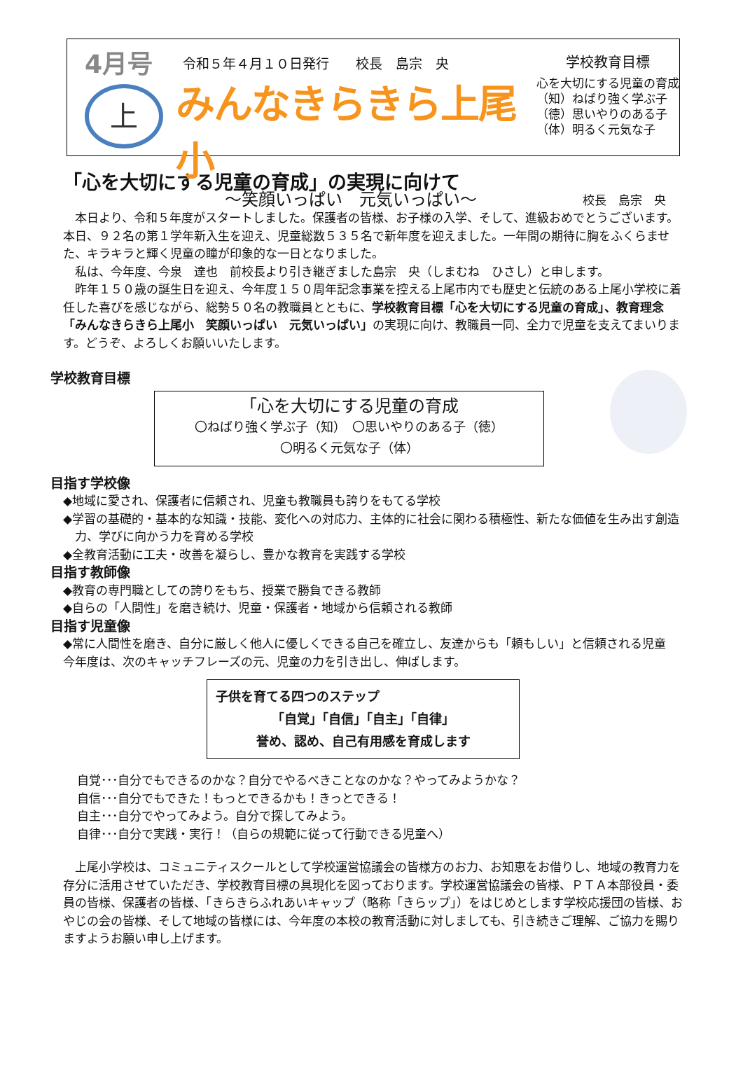4月号
上
令和５年４月１０日発行　　校長　島宗　央
みんなきらきら上尾小
～笑顔いっぱい　元気いっぱい～
学校教育目標
心を大切にする児童の育成
（知）ねばり強く学ぶ子
（徳）思いやりのある子
（体）明るく元気な子
「心を大切にする児童の育成」の実現に向けて
校長　島宗　央
本日より、令和５年度がスタートしました。保護者の皆様、お子様の入学、そして、進級おめでとうございます。本日、９２名の第１学年新入生を迎え、児童総数５３５名で新年度を迎えました。一年間の期待に胸をふくらませた、キラキラと輝く児童の瞳が印象的な一日となりました。
私は、今年度、今泉　達也　前校長より引き継ぎました島宗　央（しまむね　ひさし）と申します。
昨年１５０歳の誕生日を迎え、今年度１５０周年記念事業を控える上尾市内でも歴史と伝統のある上尾小学校に着任した喜びを感じながら、総勢５０名の教職員とともに、学校教育目標「心を大切にする児童の育成」、教育理念「みんなきらきら上尾小　笑顔いっぱい　元気いっぱい」の実現に向け、教職員一同、全力で児童を支えてまいります。どうぞ、よろしくお願いいたします。
学校教育目標
「心を大切にする児童の育成
〇ねばり強く学ぶ子（知）　〇思いやりのある子（徳）
〇明るく元気な子（体）
目指す学校像
◆地域に愛され、保護者に信頼され、児童も教職員も誇りをもてる学校
◆学習の基礎的・基本的な知識・技能、変化への対応力、主体的に社会に関わる積極性、新たな価値を生み出す創造力、学びに向かう力を育める学校
◆全教育活動に工夫・改善を凝らし、豊かな教育を実践する学校
目指す教師像
◆教育の専門職としての誇りをもち、授業で勝負できる教師
◆自らの「人間性」を磨き続け、児童・保護者・地域から信頼される教師
目指す児童像
◆常に人間性を磨き、自分に厳しく他人に優しくできる自己を確立し、友達からも「頼もしい」と信頼される児童
今年度は、次のキャッチフレーズの元、児童の力を引き出し、伸ばします。
子供を育てる四つのステップ
「自覚」「自信」「自主」「自律」
誉め、認め、自己有用感を育成します
自覚･･･自分でもできるのかな？自分でやるべきことなのかな？やってみようかな？
自信･･･自分でもできた！もっとできるかも！きっとできる！
自主･･･自分でやってみよう。自分で探してみよう。
自律･･･自分で実践・実行！（自らの規範に従って行動できる児童へ）
上尾小学校は、コミュニティスクールとして学校運営協議会の皆様方のお力、お知恵をお借りし、地域の教育力を存分に活用させていただき、学校教育目標の具現化を図っております。学校運営協議会の皆様、ＰＴＡ本部役員・委員の皆様、保護者の皆様、「きらきらふれあいキャップ（略称「きらップ」）をはじめとします学校応援団の皆様、おやじの会の皆様、そして地域の皆様には、今年度の本校の教育活動に対しましても、引き続きご理解、ご協力を賜りますようお願い申し上げます。